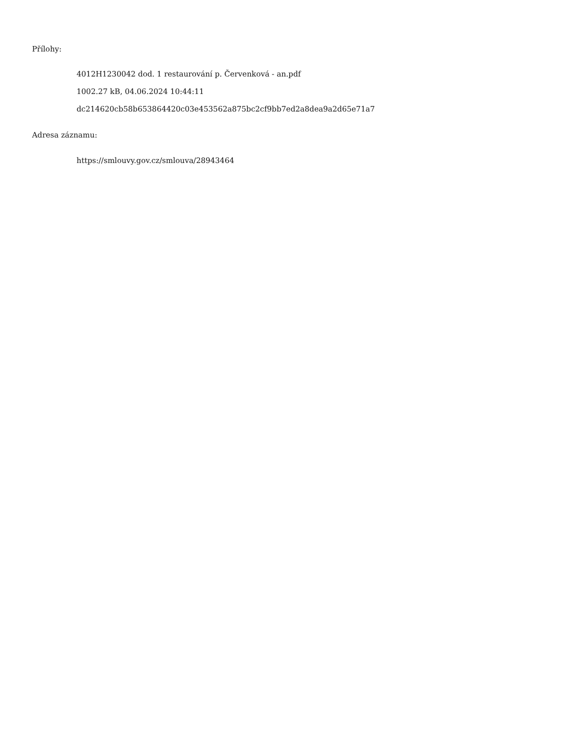Přílohy:
4012H1230042 dod. 1 restaurování p. Červenková - an.pdf
1002.27 kB, 04.06.2024 10:44:11
dc214620cb58b653864420c03e453562a875bc2cf9bb7ed2a8dea9a2d65e71a7
Adresa záznamu:
https://smlouvy.gov.cz/smlouva/28943464